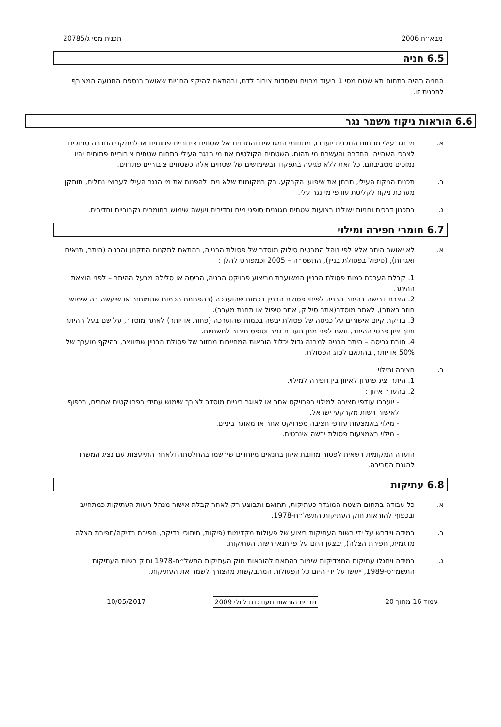מבא״ת 2006 תכנית מסי ג/20785
6.5 חניה
החניה תהיה בתחום תא שטח מסי 1 ביעוד מבנים ומוסדות ציבור לדת, ובהתאם להיקף החניות שאושר בנספח התנועה המצורף לתכנית זו.
6.6 הוראות ניקוז משמר נגר
א. מי נגר עילי מתחום התכנית יועברו, מתחומי המגרשים והמבנים אל שטחים ציבוריים פתוחים או למתקני החדרה סמוכים לצרכי השהייה, החדרה והעשרת מי תהום. השטחים הקולטים את מי הנגר העילי בתחום שטחים ציבוריים פתוחים יהיו נמוכים מסביבתם. כל זאת ללא פגיעה בתפקוד ובשימושים של שטחים אלה כשטחים ציבוריים פתוחים.
ב. תכנית הניקוז העילי, תבחן את שיפועי הקרקע. רק במקומות שלא ניתן להפנות את מי הנגר העילי לערוצי נחלים, תותקן מערכת ניקוז לקליטת עודפי מי נגר עלי.
ג. בתכנון דרכים וחניות ישולבו רצועות שטחים מגוננים סופגי מים וחדירים ויעשה שימוש בחומרים נקבוביים וחדירים.
6.7 חומרי חפירה ומילוי
א. לא יאושר היתר אלא לפי נוהל המבטיח סילוק מוסדר של פסולת הבנייה, בהתאם לתקנות התקנון והבניה (היתר, תנאים ואגרות), (טיפול בפסולת בניין), התשס״ה – 2005 וכמפורט להלן :
1. קבלת הערכת כמות פסולת הבניין המשוערת מביצוע פרויקט הבניה, הריסה או סלילה מבעל ההיתר – לפני הוצאת ההיתר.
2. הצבת דרישה בהיתר הבניה לפינוי פסולת הבניין בכמות שהוערכה (בהפחתת הכמות שתמוחזר או שיעשה בה שימוש חוזר באתר), לאתר מוסדר(אתר סילוק, אתר טיפול או תחנת מעבר).
3. בדיקת קיום אישורים על כניסה של פסולת יבשה בכמות שהוערכה (פחות או יותר) לאתר מוסדר, על שם בעל ההיתר ותוך ציון פרטי ההיתר, וזאת לפני מתן תעודת גמר וטופס חיבור לתשתיות.
4. חובת גריסה – היתר הבניה למבנה גדול יכלול הוראות המחייבות מחזור של פסולת הבניין שתיווצר, בהיקף מוערך של 50% או יותר, בהתאם לסוג הפסולת.
ב. חציבה ומילוי
1. היתר יציג פתרון לאיזון בין חפירה למילוי.
2. בהעדר איזון :
- יועברו עודפי חציבה למילוי בפרויקט אחר או לאוגר ביניים מוסדר לצורך שימוש עתידי בפרויקטים אחרים, בכפוף לאישור רשות מקרקעי ישראל.
- מילוי באמצעות עודפי חציבה מפרויקט אחר או מאוגר ביניים.
- מילוי באמצעות פסולת יבשה אינרטית.
הועדה המקומית רשאית לפטור מחובת איזון בתנאים מיוחדים שירשמו בהחלטתה ולאחר התייעצות עם נציג המשרד להגנת הסביבה.
6.8 עתיקות
א. כל עבודה בתחום השטח המוגדר כעתיקות, תתואם ותבוצע רק לאחר קבלת אישור מנהל רשות העתיקות כמתחייב ובכפוף להוראות חוק העתיקות התשל״ח-1978.
ב. במידה ויידרש על ידי רשות העתיקות ביצוע של פעולות מקדימות (פיקות, חיתוכי בדיקה, חפירת בדיקה/חפירת הצלה מדגמית, חפירת הצלה), יבצען היזם על פי תנאי רשות העתיקות.
ג. במידה ויתגלו עתיקות המצדיקות שימור בהתאם להוראות חוק העתיקות התשל״ח-1978 וחוק רשות העתיקות התשמ״ט-1989, ייעשו על ידי היזם כל הפעולות המתבקשות מהצורך לשמר את העתיקות.
עמוד 16 מתוך 20 תבנית הוראות מעודכנת ליולי 2009 10/05/2017